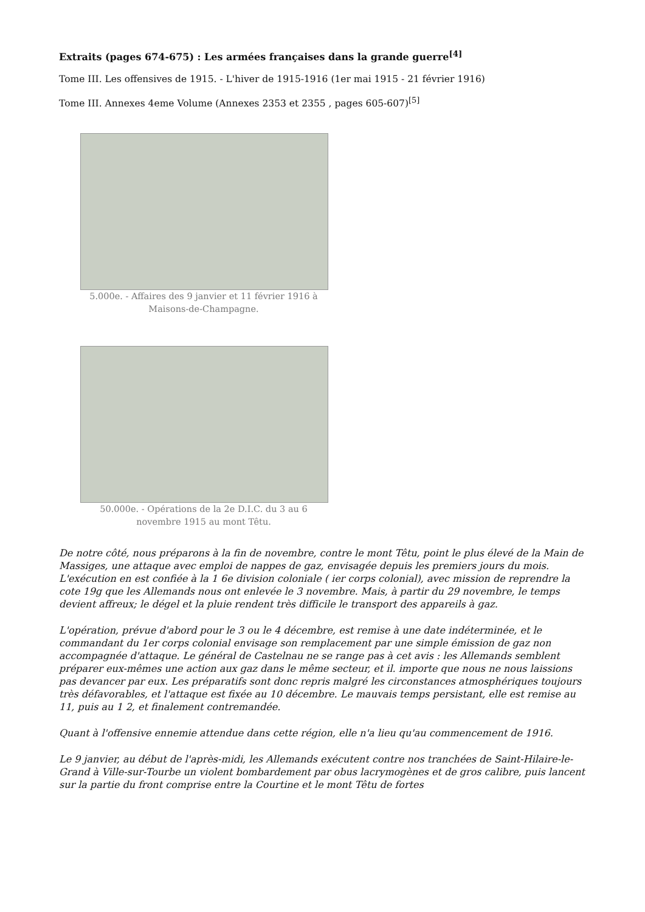Extraits (pages 674-675) : Les armées françaises dans la grande guerre<sup>[4]</sup>
Tome III. Les offensives de 1915. - L'hiver de 1915-1916 (1er mai 1915 - 21 février 1916)
Tome III. Annexes 4eme Volume (Annexes 2353 et 2355 , pages 605-607)<sup>[5]</sup>
5.000e. - Affaires des 9 janvier et 11 février 1916 à Maisons-de-Champagne.
50.000e. - Opérations de la 2e D.I.C. du 3 au 6 novembre 1915 au mont Têtu.
De notre côté, nous préparons à la fin de novembre, contre le mont Têtu, point le plus élevé de la Main de Massiges, une attaque avec emploi de nappes de gaz, envisagée depuis les premiers jours du mois. L'exécution en est confiée à la 1 6e division coloniale ( ier corps colonial), avec mission de reprendre la cote 19g que les Allemands nous ont enlevée le 3 novembre. Mais, à partir du 29 novembre, le temps devient affreux; le dégel et la pluie rendent très difficile le transport des appareils à gaz.
L'opération, prévue d'abord pour le 3 ou le 4 décembre, est remise à une date indéterminée, et le commandant du 1er corps colonial envisage son remplacement par une simple émission de gaz non accompagnée d'attaque. Le général de Castelnau ne se range pas à cet avis : les Allemands semblent préparer eux-mêmes une action aux gaz dans le même secteur, et il. importe que nous ne nous laissions pas devancer par eux. Les préparatifs sont donc repris malgré les circonstances atmosphériques toujours très défavorables, et l'attaque est fixée au 10 décembre. Le mauvais temps persistant, elle est remise au 11, puis au 1 2, et finalement contremandée.
Quant à l'offensive ennemie attendue dans cette région, elle n'a lieu qu'au commencement de 1916.
Le 9 janvier, au début de l'après-midi, les Allemands exécutent contre nos tranchées de Saint-Hilaire-le-Grand à Ville-sur-Tourbe un violent bombardement par obus lacrymogènes et de gros calibre, puis lancent sur la partie du front comprise entre la Courtine et le mont Têtu de fortes